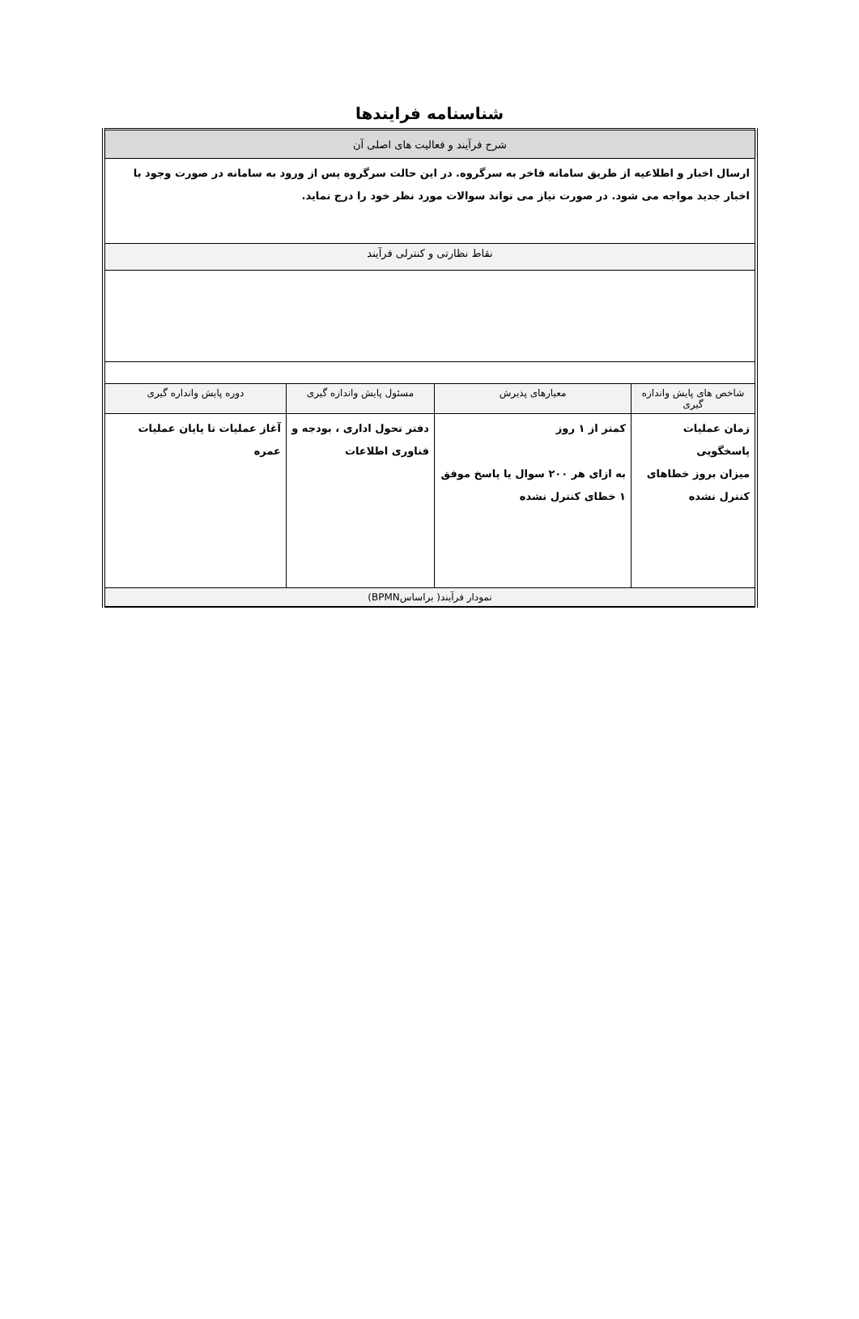شناسنامه فرایندها
| شرح فرآیند و فعالیت های اصلی آن | | | |
| --- | --- | --- | --- |
| ارسال اخبار و اطلاعیه از طریق سامانه فاخر به سرگروه. در این حالت سرگروه پس از ورود به سامانه در صورت وجود با اخبار جدید مواجه می شود. در صورت نیاز می تواند سوالات مورد نظر خود را درج نماید. | | | |
| نقاط نظارتی و کنترلی فرآیند | | | |
| شاخص های پایش واندازه گیری | معیارهای پذیرش | مسئول پایش واندازه گیری | دوره پایش واندارە گیری |
| زمان عملیات پاسخگویی میزان بروز خطاهای کنترل نشده | کمتر از ۱ روز به ازای هر ۲۰۰ سوال یا پاسخ موفق ۱ خطای کنترل نشده | دفتر تحول اداری ، بودجه و فناوری اطلاعات | آغاز عملیات تا پایان عملیات عمره |
| نمودار فرآیند( براساسBPMN) | | | |